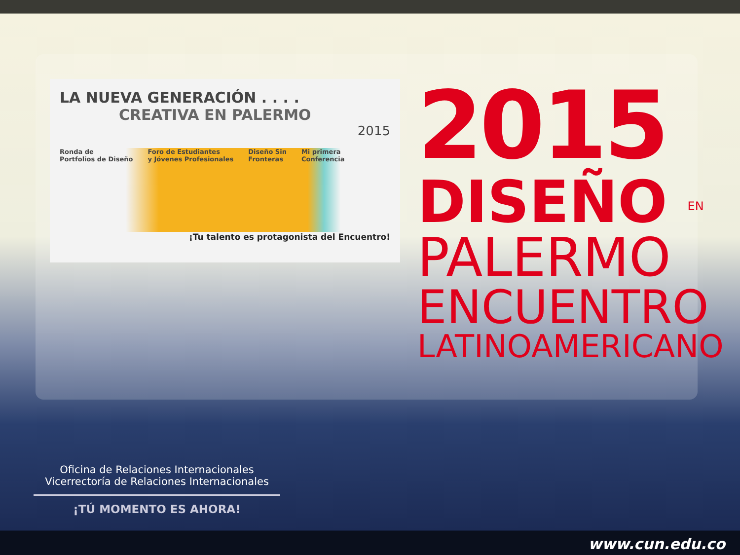LA NUEVA GENERACIÓN . . . .
CREATIVA EN PALERMO
2015
Ronda de
Portfolios de Diseño
Foro de Estudiantes
y Jóvenes Profesionales
Diseño Sin
Fronteras
Mi primera
Conferencia
¡Tu talento es protagonista del Encuentro!
2015
DISEÑO EN
PALERMO
ENCUENTRO
LATINOAMERICANO
Oficina de Relaciones Internacionales
Vicerrectoría de Relaciones Internacionales
¡TÚ MOMENTO ES AHORA!
www.cun.edu.co